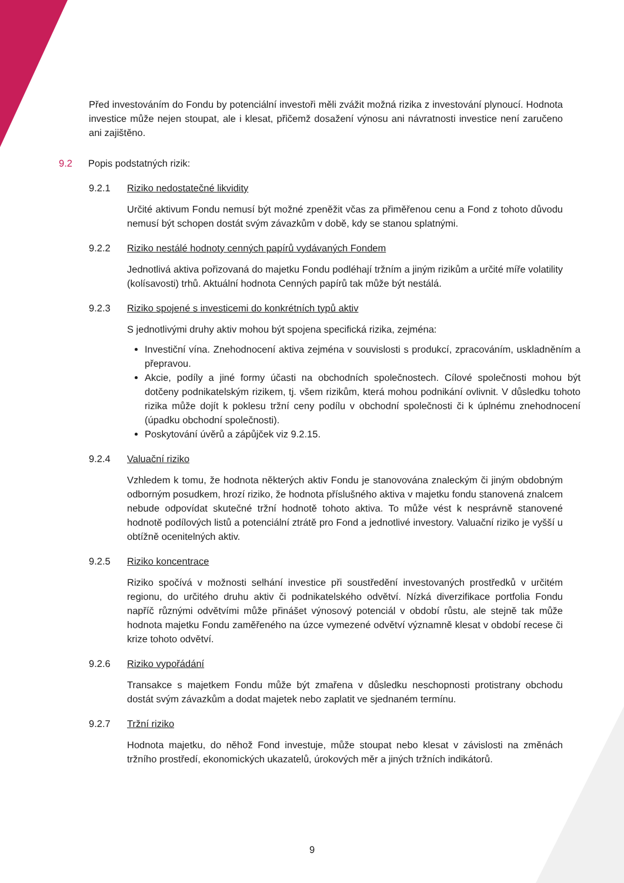Před investováním do Fondu by potenciální investoři měli zvážit možná rizika z investování plynoucí. Hodnota investice může nejen stoupat, ale i klesat, přičemž dosažení výnosu ani návratnosti investice není zaručeno ani zajištěno.
9.2 Popis podstatných rizik:
9.2.1 Riziko nedostatečné likvidity
Určité aktivum Fondu nemusí být možné zpeněžit včas za přiměřenou cenu a Fond z tohoto důvodu nemusí být schopen dostát svým závazkům v době, kdy se stanou splatnými.
9.2.2 Riziko nestálé hodnoty cenných papírů vydávaných Fondem
Jednotlivá aktiva pořizovaná do majetku Fondu podléhají tržním a jiným rizikům a určité míře volatility (kolísavosti) trhů. Aktuální hodnota Cenných papírů tak může být nestálá.
9.2.3 Riziko spojené s investicemi do konkrétních typů aktiv
S jednotlivými druhy aktiv mohou být spojena specifická rizika, zejména:
Investiční vína. Znehodnocení aktiva zejména v souvislosti s produkcí, zpracováním, uskladněním a přepravou.
Akcie, podíly a jiné formy účasti na obchodních společnostech. Cílové společnosti mohou být dotčeny podnikatelským rizikem, tj. všem rizikům, která mohou podnikání ovlivnit. V důsledku tohoto rizika může dojít k poklesu tržní ceny podílu v obchodní společnosti či k úplnému znehodnocení (úpadku obchodní společnosti).
Poskytování úvěrů a zápůjček viz 9.2.15.
9.2.4 Valuační riziko
Vzhledem k tomu, že hodnota některých aktiv Fondu je stanovována znaleckým či jiným obdobným odborným posudkem, hrozí riziko, že hodnota příslušného aktiva v majetku fondu stanovená znalcem nebude odpovídat skutečné tržní hodnotě tohoto aktiva. To může vést k nesprávně stanovené hodnotě podílových listů a potenciální ztrátě pro Fond a jednotlivé investory. Valuační riziko je vyšší u obtížně ocenitelných aktiv.
9.2.5 Riziko koncentrace
Riziko spočívá v možnosti selhání investice při soustředění investovaných prostředků v určitém regionu, do určitého druhu aktiv či podnikatelského odvětví. Nízká diverzifikace portfolia Fondu napříč různými odvětvími může přinášet výnosový potenciál v období růstu, ale stejně tak může hodnota majetku Fondu zaměřeného na úzce vymezené odvětví významně klesat v období recese či krize tohoto odvětví.
9.2.6 Riziko vypořádání
Transakce s majetkem Fondu může být zmařena v důsledku neschopnosti protistrany obchodu dostát svým závazkům a dodat majetek nebo zaplatit ve sjednaném termínu.
9.2.7 Tržní riziko
Hodnota majetku, do něhož Fond investuje, může stoupat nebo klesat v závislosti na změnách tržního prostředí, ekonomických ukazatelů, úrokových měr a jiných tržních indikátorů.
9